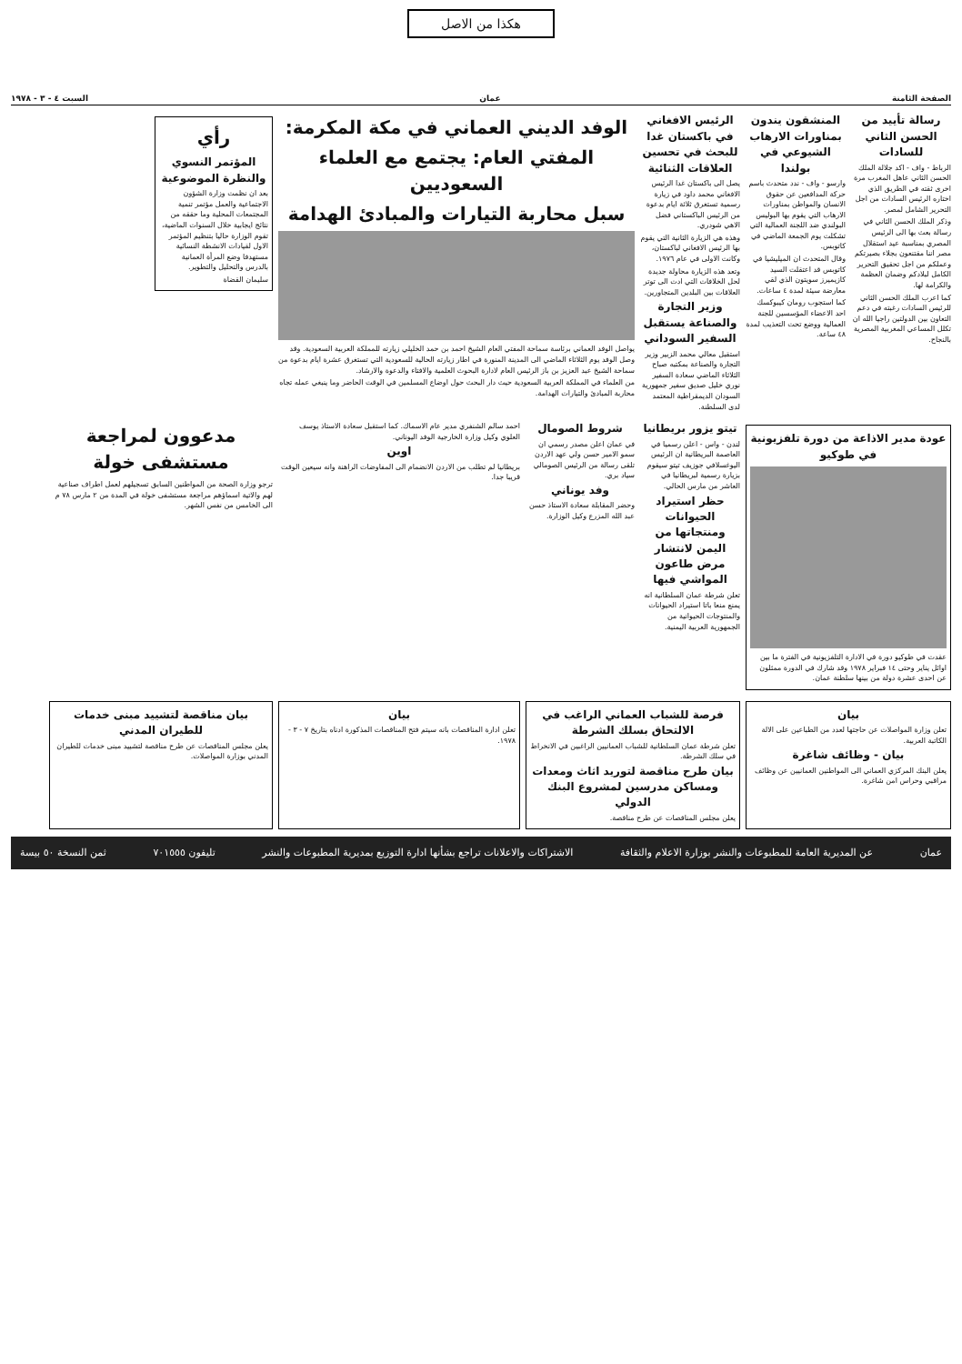هكذا من الاصل
الصفحة الثامنة عمان السبت ٤ - ٣ - ١٩٧٨
رسالة تأييد من الحسن الثاني للسادات
الرباط - واف - اكد جلالة الملك الحسن الثاني عاهل المغرب مرة اخرى ثقته في الطريق الذي اختاره الرئيس السادات من اجل التحرير الشامل لمصر.
وذكر الملك الحسن الثاني في رسالة بعث بها الى الرئيس المصري بمناسبة عيد استقلال مصر اننا مقتنعون بجلاء بصيرتكم وعملكم من اجل تحقيق التحرير الكامل لبلادكم وضمان العظمة والكرامة لها.
كما اعرب الملك الحسن الثاني للرئيس السادات رغبته في دعم التعاون بين الدولتين راجيا الله ان تكلل المساعي المغربية المصرية بالنجاح.
المنشقون يندون بمناورات الارهاب الشيوعي في بولندا
وارسو - واف - ندد متحدث باسم حركة المدافعين عن حقوق الانسان والمواطن بمناورات الارهاب التي يقوم بها البوليس البولندي ضد اللجنة العمالية التي تشكلت يوم الجمعة الماضي في كاتوبس.
وقال المتحدث ان الميليشيا في كاتوبس قد اعتقلت السيد كازيميرز سويتون الذي لقي معارضة سيئة لمدة ٤ ساعات.
كما استجوب رومان كيبوكسك احد الاعضاء المؤسسين للجنة العمالية ووضع تحت التعذيب لمدة ٤٨ ساعة.
الرئيس الافغاني في باكستان غدا للبحث في تحسين العلاقات الثنائية
يصل الى باكستان غدا الرئيس الافغاني محمد داود في زيارة رسمية تستغرق ثلاثة ايام بدعوة من الرئيس الباكستاني فضل الاهي شودري.
وهذه هي الزيارة الثانية التي يقوم بها الرئيس الافغاني لباكستان، وكانت الاولى في عام ١٩٧٦.
وتعد هذه الزيارة محاولة جديدة لحل الخلافات التي ادت الى توتر العلاقات بين البلدين المتجاورين.
وزير التجارة والصناعة يستقبل السفير السوداني
استقبل معالي محمد الزبير وزير التجارة والصناعة بمكتبه صباح الثلاثاء الماضي سعادة السفير نوري خليل صديق سفير جمهورية السودان الديمقراطية المعتمد لدى السلطنة.
الوفد الديني العماني في مكة المكرمة:
المفتي العام: يجتمع مع العلماء السعوديين
سبل محاربة التيارات والمبادئ الهدامة
يواصل الوفد العماني برئاسة سماحة المفتي العام الشيخ احمد بن حمد الخليلي زيارته للمملكة العربية السعودية. وقد وصل الوفد يوم الثلاثاء الماضي الى المدينة المنورة في اطار زيارته الحالية للسعودية التي تستغرق عشرة ايام بدعوة من سماحة الشيخ عبد العزيز بن باز الرئيس العام لادارة البحوث العلمية والافتاء والدعوة والارشاد.
من العلماء في المملكة العربية السعودية حيث دار البحث حول اوضاع المسلمين في الوقت الحاضر وما ينبغي عمله تجاه محاربة المبادئ والتيارات الهدامة.
رأي
المؤتمر النسوي والنظرة الموضوعية
بعد ان نظمت وزارة الشؤون الاجتماعية والعمل مؤتمر تنمية المجتمعات المحلية وما حققه من نتائج ايجابية خلال السنوات الماضية، تقوم الوزارة حاليا بتنظيم المؤتمر الاول لقيادات الانشطة النسائية مستهدفا وضع المرأة العمانية بالدرس والتحليل والتطوير.
سليمان القضاة
عودة مدير الاذاعة من دورة تلفزيونية في طوكيو
عقدت في طوكيو دورة في الادارة التلفزيونية في الفترة ما بين اوائل يناير وحتى ١٤ فبراير ١٩٧٨ وقد شارك في الدورة ممثلون عن احدى عشرة دولة من بينها سلطنة عمان.
تيتو يزور بريطانيا
لندن - واس - اعلن رسميا في العاصمة البريطانية ان الرئيس اليوغسلافي جوزيف تيتو سيقوم بزيارة رسمية لبريطانيا في العاشر من مارس الحالي.
حظر استيراد الحيوانات ومنتجاتها من اليمن لانتشار مرض طاعون المواشي فيها
تعلن شرطة عمان السلطانية انه يمنع منعا باتا استيراد الحيوانات والمنتوجات الحيوانية من الجمهورية العربية اليمنية.
شروط الصومال
في عمان اعلن مصدر رسمي ان سمو الامير حسن ولي عهد الاردن تلقى رسالة من الرئيس الصومالي سياد بري.
وفد يوناني
وحضر المقابلة سعادة الاستاذ حسن عبد الله المزرع وكيل الوزارة.
احمد سالم الشنفري مدير عام الاسماك. كما استقبل سعادة الاستاذ يوسف العلوي وكيل وزارة الخارجية الوفد اليوناني.
اوين
بريطانيا لم تطلب من الاردن الانضمام الى المفاوضات الراهنة وانه سيعين الوقت قريبا جدا.
مدعوون لمراجعة مستشفى خولة
ترجو وزارة الصحة من المواطنين السابق تسجيلهم لعمل اطراف صناعية لهم والاتية اسماؤهم مراجعة مستشفى خولة في المدة من ٢ مارس ٧٨ م الى الخامس من نفس الشهر.
بيان
تعلن وزارة المواصلات عن حاجتها لعدد من الطباعين على الالة الكاتبة العربية.
بيان - وظائف شاغرة
يعلن البنك المركزي العماني الى المواطنين العمانيين عن وظائف مراقبي وحراس امن شاغرة.
فرصة للشباب العماني الراغب في الالتحاق بسلك الشرطة
تعلن شرطة عمان السلطانية للشباب العمانيين الراغبين في الانخراط في سلك الشرطة.
بيان طرح مناقصة لتوريد اثاث ومعدات ومساكن مدرسين لمشروع البنك الدولي
يعلن مجلس المناقصات عن طرح مناقصة.
بيان
تعلن ادارة المناقصات بانه سيتم فتح المناقصات المذكورة ادناه بتاريخ ٧ - ٣ - ١٩٧٨.
بيان مناقصة لتشييد مبنى خدمات للطيران المدني
يعلن مجلس المناقصات عن طرح مناقصة لتشييد مبنى خدمات للطيران المدني بوزارة المواصلات.
عمان عن المديرية العامة للمطبوعات والنشر بوزارة الاعلام والثقافة الاشتراكات والاعلانات تراجع بشأنها ادارة التوزيع بمديرية المطبوعات والنشر تليفون ٧٠١٥٥٥ ثمن النسخة ٥٠ بيسة